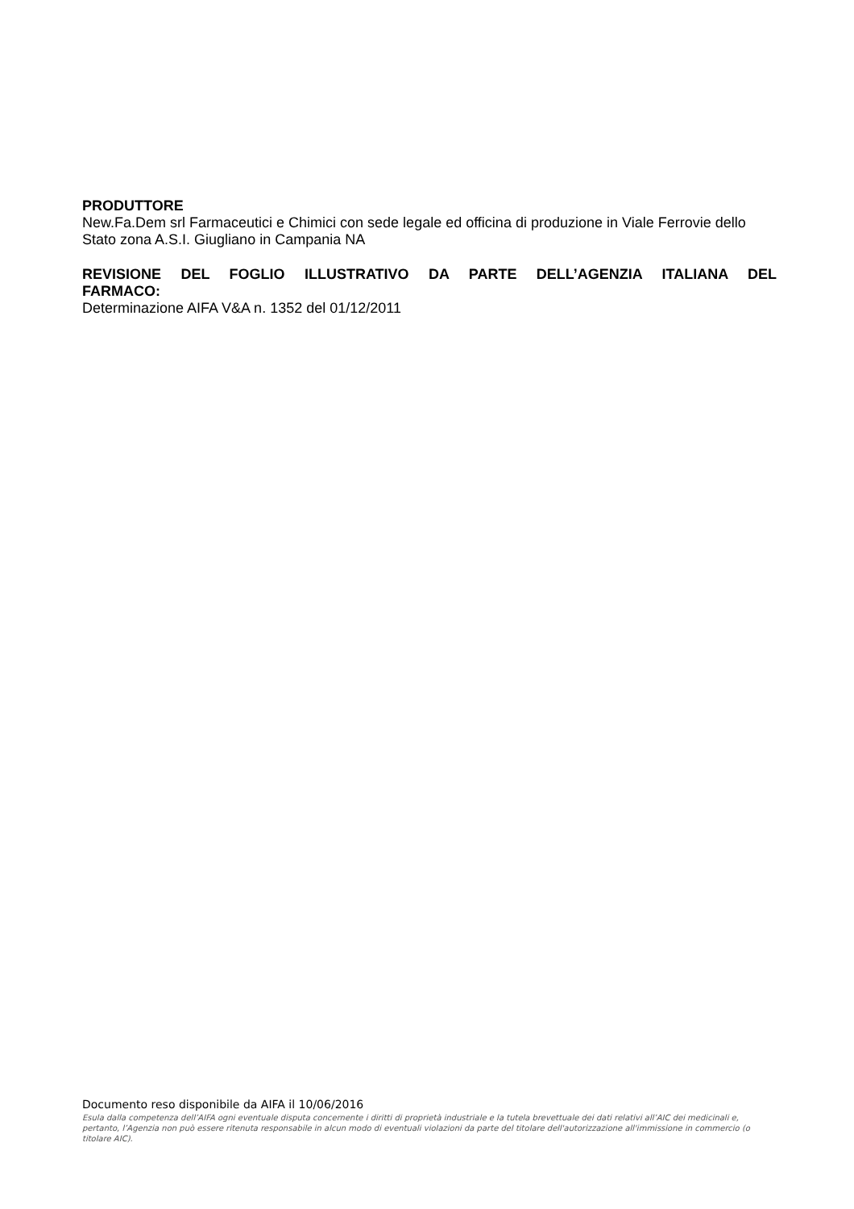PRODUTTORE
New.Fa.Dem srl Farmaceutici e Chimici con sede legale ed officina di produzione in Viale Ferrovie dello Stato zona A.S.I. Giugliano in Campania NA
REVISIONE DEL FOGLIO ILLUSTRATIVO DA PARTE DELL’AGENZIA ITALIANA DEL
FARMACO:
Determinazione AIFA V&A n. 1352 del 01/12/2011
Documento reso disponibile da AIFA il 10/06/2016
Esula dalla competenza dell’AIFA ogni eventuale disputa concernente i diritti di proprietà industriale e la tutela brevettuale dei dati relativi all’AIC dei medicinali e, pertanto, l’Agenzia non può essere ritenuta responsabile in alcun modo di eventuali violazioni da parte del titolare dell'autorizzazione all'immissione in commercio (o titolare AIC).